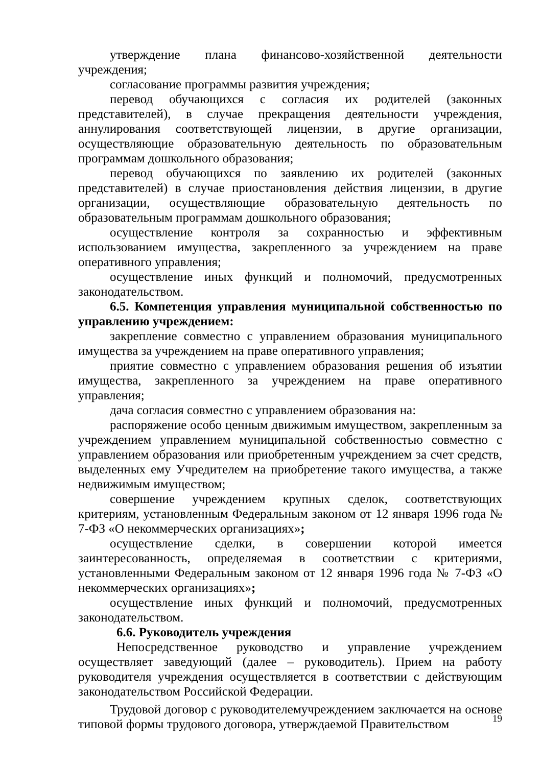утверждение плана финансово-хозяйственной деятельности учреждения;
согласование программы развития учреждения;
перевод обучающихся с согласия их родителей (законных представителей), в случае прекращения деятельности учреждения, аннулирования соответствующей лицензии, в другие организации, осуществляющие образовательную деятельность по образовательным программам дошкольного образования;
перевод обучающихся по заявлению их родителей (законных представителей) в случае приостановления действия лицензии, в другие организации, осуществляющие образовательную деятельность по образовательным программам дошкольного образования;
осуществление контроля за сохранностью и эффективным использованием имущества, закрепленного за учреждением на праве оперативного управления;
осуществление иных функций и полномочий, предусмотренных законодательством.
6.5. Компетенция управления муниципальной собственностью по управлению учреждением:
закрепление совместно с управлением образования муниципального имущества за учреждением на праве оперативного управления;
приятие совместно с управлением образования решения об изъятии имущества, закрепленного за учреждением на праве оперативного управления;
дача согласия совместно с управлением образования на:
распоряжение особо ценным движимым имуществом, закрепленным за учреждением управлением муниципальной собственностью совместно с управлением образования или приобретенным учреждением за счет средств, выделенных ему Учредителем на приобретение такого имущества, а также недвижимым имуществом;
совершение учреждением крупных сделок, соответствующих критериям, установленным Федеральным законом от 12 января 1996 года № 7-ФЗ «О некоммерческих организациях»;
осуществление сделки, в совершении которой имеется заинтересованность, определяемая в соответствии с критериями, установленными Федеральным законом от 12 января 1996 года № 7-ФЗ «О некоммерческих организациях»;
осуществление иных функций и полномочий, предусмотренных законодательством.
6.6. Руководитель учреждения
Непосредственное руководство и управление учреждением осуществляет заведующий (далее – руководитель). Прием на работу руководителя учреждения осуществляется в соответствии с действующим законодательством Российской Федерации.
Трудовой договор с руководителемучреждением заключается на основе типовой формы трудового договора, утверждаемой Правительством
19